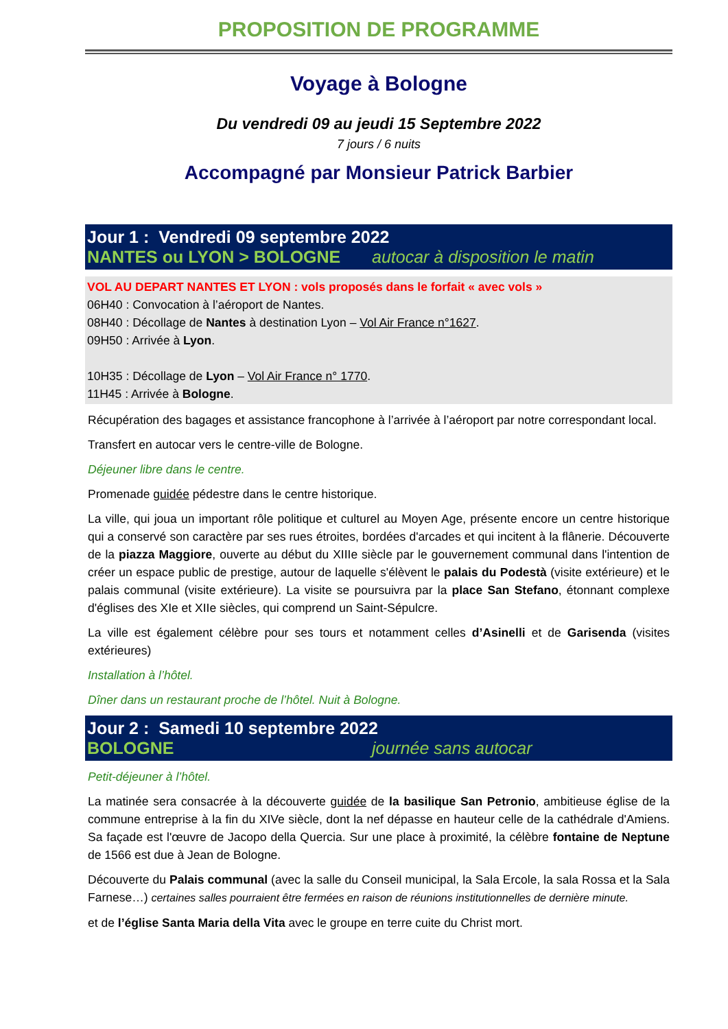PROPOSITION DE PROGRAMME
Voyage à Bologne
Du vendredi 09 au jeudi 15 Septembre 2022
7 jours / 6 nuits
Accompagné par Monsieur Patrick Barbier
Jour 1 : Vendredi 09 septembre 2022
NANTES ou LYON > BOLOGNE autocar à disposition le matin
VOL AU DEPART NANTES ET LYON : vols proposés dans le forfait « avec vols »
06H40 : Convocation à l’aéroport de Nantes.
08H40 : Décollage de Nantes à destination Lyon – Vol Air France n°1627.
09H50 : Arrivée à Lyon.
10H35 : Décollage de Lyon – Vol Air France n° 1770.
11H45 : Arrivée à Bologne.
Récupération des bagages et assistance francophone à l’arrivée à l’aéroport par notre correspondant local.
Transfert en autocar vers le centre-ville de Bologne.
Déjeuner libre dans le centre.
Promenade guidée pédestre dans le centre historique.
La ville, qui joua un important rôle politique et culturel au Moyen Age, présente encore un centre historique qui a conservé son caractère par ses rues étroites, bordées d'arcades et qui incitent à la flânerie. Découverte de la piazza Maggiore, ouverte au début du XIIIe siècle par le gouvernement communal dans l'intention de créer un espace public de prestige, autour de laquelle s'élèvent le palais du Podestà (visite extérieure) et le palais communal (visite extérieure). La visite se poursuivra par la place San Stefano, étonnant complexe d'églises des XIe et XIIe siècles, qui comprend un Saint-Sépulcre.
La ville est également célèbre pour ses tours et notamment celles d’Asinelli et de Garisenda (visites extérieures)
Installation à l’hôtel.
Dîner dans un restaurant proche de l’hôtel. Nuit à Bologne.
Jour 2 : Samedi 10 septembre 2022
BOLOGNE journée sans autocar
Petit-déjeuner à l’hôtel.
La matinée sera consacrée à la découverte guidée de la basilique San Petronio, ambitieuse église de la commune entreprise à la fin du XIVe siècle, dont la nef dépasse en hauteur celle de la cathédrale d'Amiens. Sa façade est l'œuvre de Jacopo della Quercia. Sur une place à proximité, la célèbre fontaine de Neptune de 1566 est due à Jean de Bologne.
Découverte du Palais communal (avec la salle du Conseil municipal, la Sala Ercole, la sala Rossa et la Sala Farnese…) certaines salles pourraient être fermées en raison de réunions institutionnelles de dernière minute.
et de l’église Santa Maria della Vita avec le groupe en terre cuite du Christ mort.